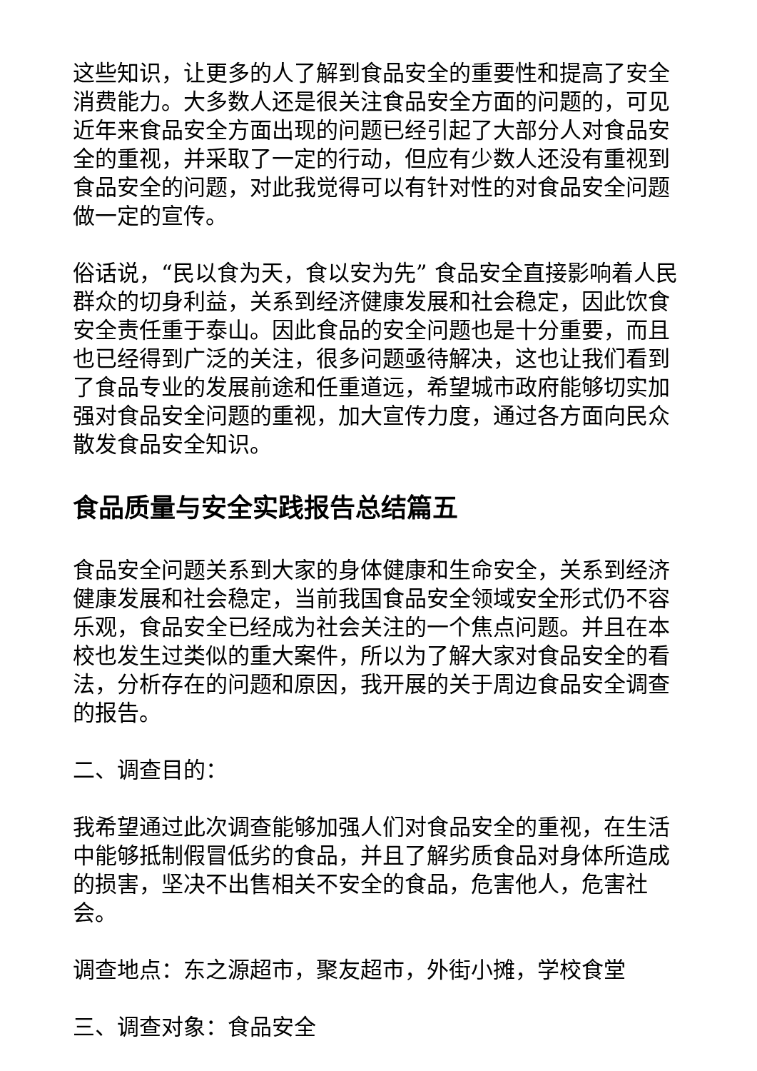这些知识，让更多的人了解到食品安全的重要性和提高了安全消费能力。大多数人还是很关注食品安全方面的问题的，可见近年来食品安全方面出现的问题已经引起了大部分人对食品安全的重视，并采取了一定的行动，但应有少数人还没有重视到食品安全的问题，对此我觉得可以有针对性的对食品安全问题做一定的宣传。
俗话说，“民以食为天，食以安为先” 食品安全直接影响着人民群众的切身利益，关系到经济健康发展和社会稳定，因此饮食安全责任重于泰山。因此食品的安全问题也是十分重要，而且也已经得到广泛的关注，很多问题亟待解决，这也让我们看到了食品专业的发展前途和任重道远，希望城市政府能够切实加强对食品安全问题的重视，加大宣传力度，通过各方面向民众散发食品安全知识。
食品质量与安全实践报告总结篇五
食品安全问题关系到大家的身体健康和生命安全，关系到经济健康发展和社会稳定，当前我国食品安全领域安全形式仍不容乐观，食品安全已经成为社会关注的一个焦点问题。并且在本校也发生过类似的重大案件，所以为了解大家对食品安全的看法，分析存在的问题和原因，我开展的关于周边食品安全调查的报告。
二、调查目的：
我希望通过此次调查能够加强人们对食品安全的重视，在生活中能够抵制假冒低劣的食品，并且了解劣质食品对身体所造成的损害，坚决不出售相关不安全的食品，危害他人，危害社会。
调查地点：东之源超市，聚友超市，外街小摊，学校食堂
三、调查对象：食品安全